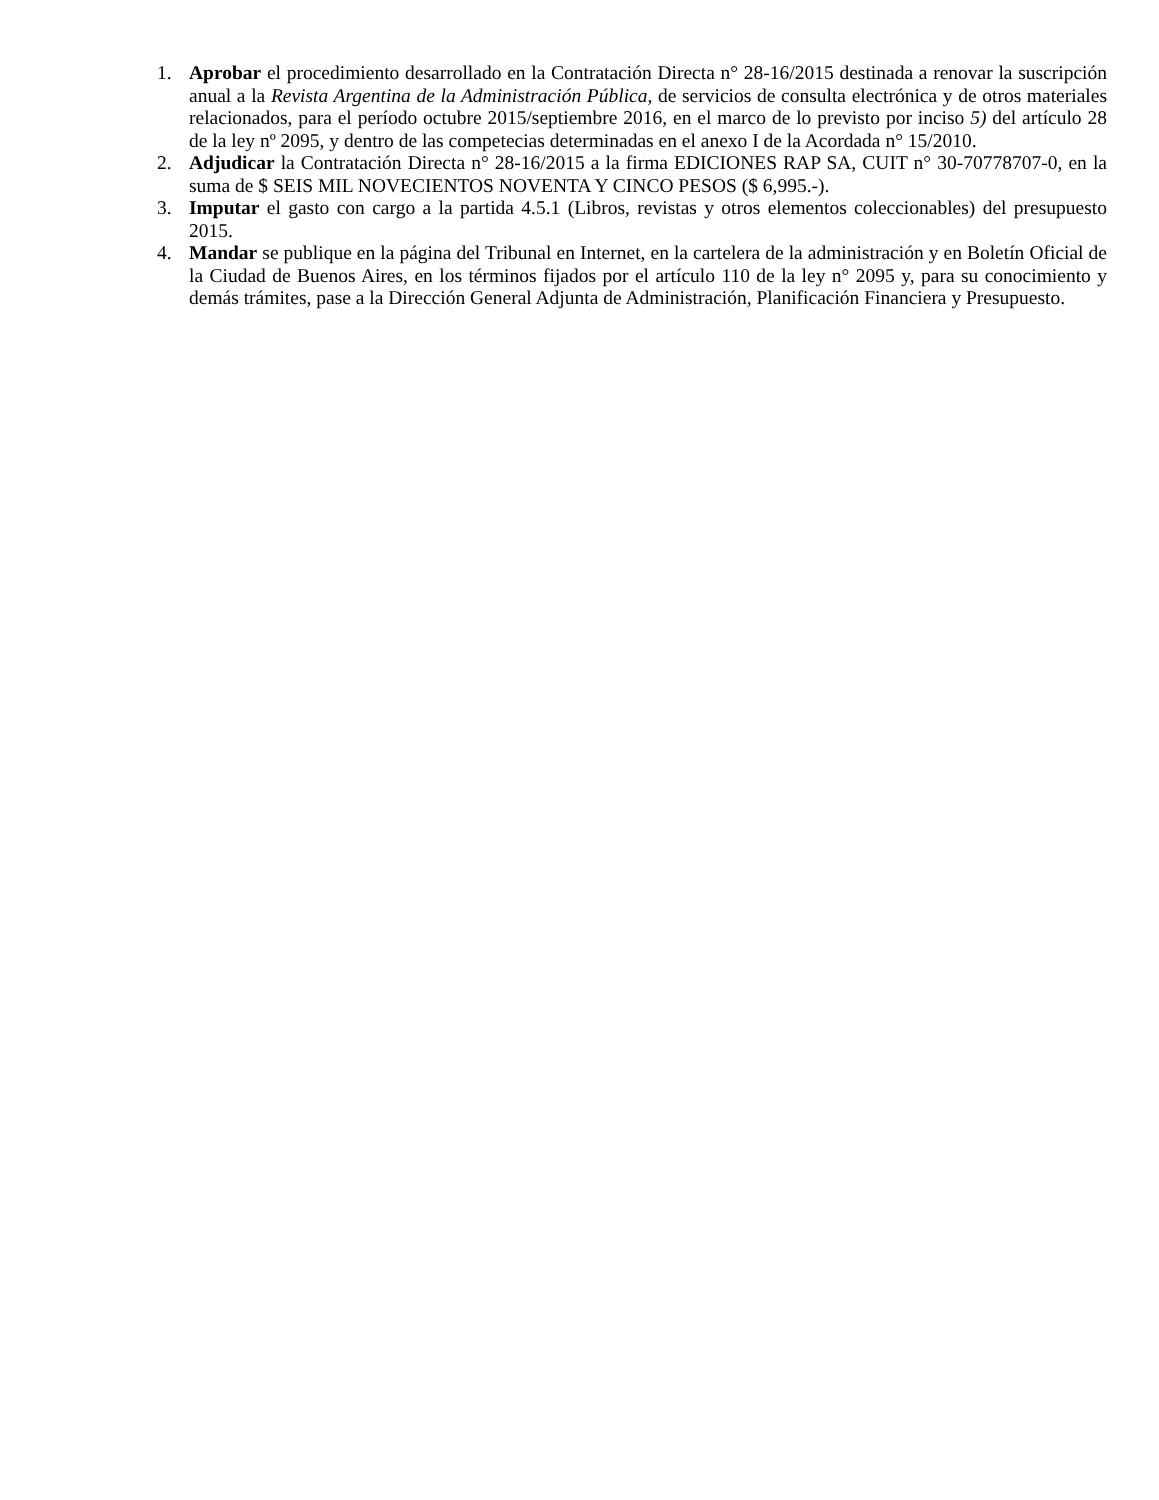1. Aprobar el procedimiento desarrollado en la Contratación Directa n° 28-16/2015 destinada a renovar la suscripción anual a la Revista Argentina de la Administración Pública, de servicios de consulta electrónica y de otros materiales relacionados, para el período octubre 2015/septiembre 2016, en el marco de lo previsto por inciso 5) del artículo 28 de la ley nº 2095, y dentro de las competecias determinadas en el anexo I de la Acordada n° 15/2010.
2. Adjudicar la Contratación Directa n° 28-16/2015 a la firma EDICIONES RAP SA, CUIT n° 30-70778707-0, en la suma de $ SEIS MIL NOVECIENTOS NOVENTA Y CINCO PESOS ($ 6,995.-).
3. Imputar el gasto con cargo a la partida 4.5.1 (Libros, revistas y otros elementos coleccionables) del presupuesto 2015.
4. Mandar se publique en la página del Tribunal en Internet, en la cartelera de la administración y en Boletín Oficial de la Ciudad de Buenos Aires, en los términos fijados por el artículo 110 de la ley n° 2095 y, para su conocimiento y demás trámites, pase a la Dirección General Adjunta de Administración, Planificación Financiera y Presupuesto.